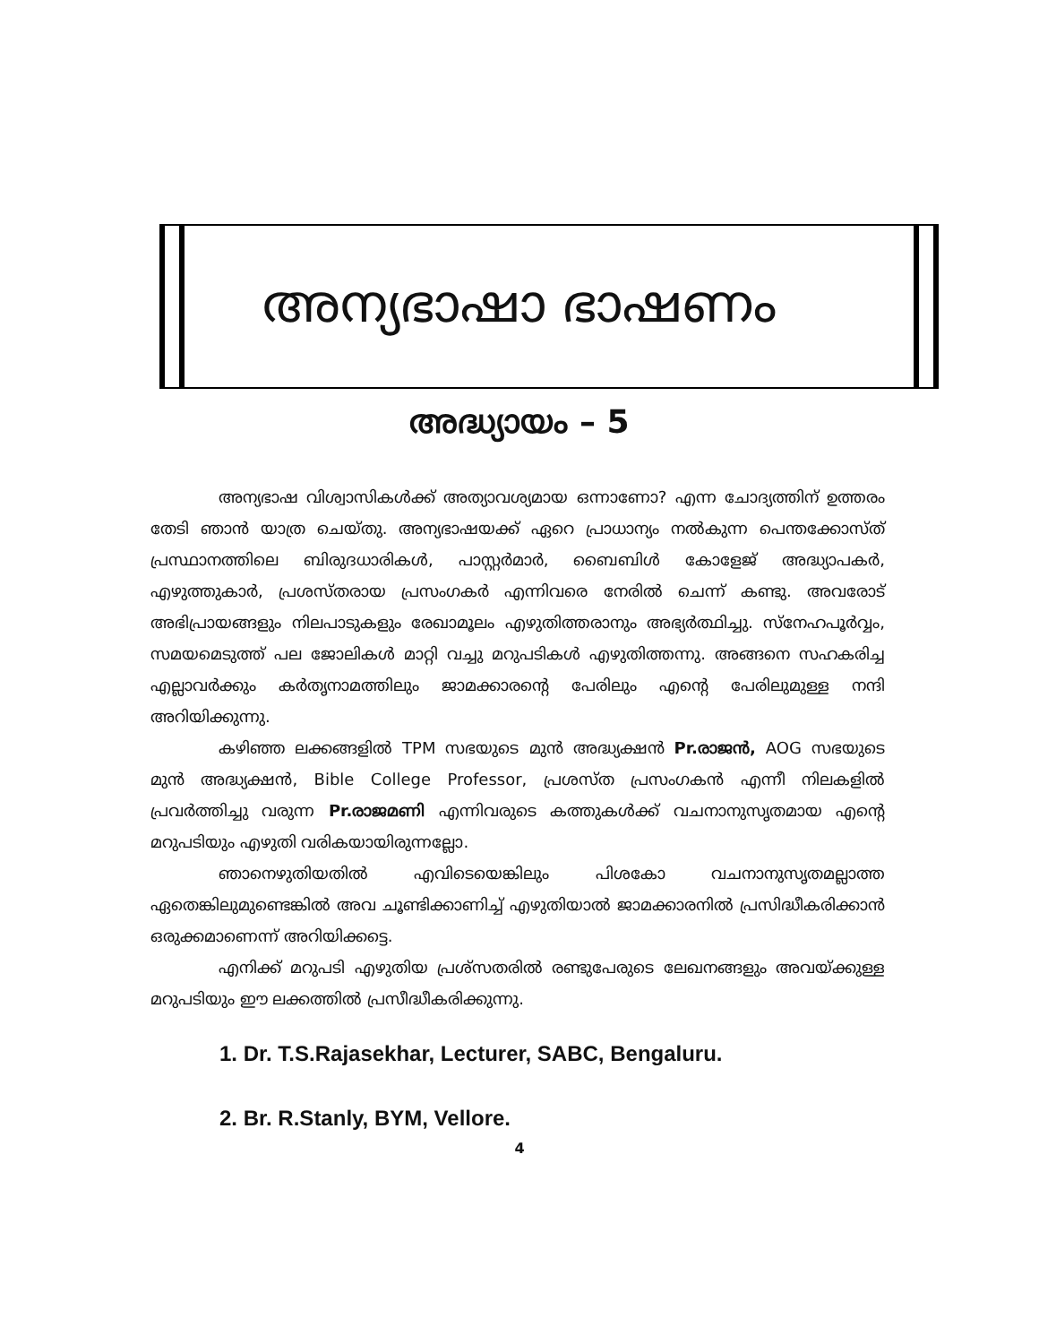അന്യഭാഷാ ഭാഷണം
അദ്ധ്യായം – 5
അന്യഭാഷ വിശ്വാസികൾക്ക് അത്യാവശ്യമായ ഒന്നാണോ? എന്ന ചോദ്യത്തിന് ഉത്തരം തേടി ഞാൻ യാത്ര ചെയ്തു. അന്യഭാഷയക്ക് ഏറെ പ്രാധാന്യം നൽകുന്ന പെന്തക്കോസ്ത് പ്രസ്ഥാനത്തിലെ ബിരുദധാരികൾ, പാസ്റ്റർമാർ, ബൈബിൾ കോളേജ് അദ്ധ്യാപകർ, എഴുത്തുകാർ, പ്രശസ്തരായ പ്രസംഗകർ എന്നിവരെ നേരിൽ ചെന്ന് കണ്ടു. അവരോട് അഭിപ്രായങ്ങളും നിലപാടുകളും രേഖാമൂലം എഴുതിത്തരാനും അഭ്യർത്ഥിച്ചു. സ്നേഹപൂർവ്വം, സമയമെടുത്ത് പല ജോലികൾ മാറ്റി വച്ചു മറുപടികൾ എഴുതിത്തന്നു. അങ്ങനെ സഹകരിച്ച എല്ലാവർക്കും കർതൃനാമത്തിലും ജാമക്കാരന്റെ പേരിലും എന്റെ പേരിലുമുള്ള നന്ദി അറിയിക്കുന്നു.
കഴിഞ്ഞ ലക്കങ്ങളിൽ TPM സഭയുടെ മുൻ അദ്ധ്യക്ഷൻ Pr.രാജൻ, AOG സഭയുടെ മുൻ അദ്ധ്യക്ഷൻ, Bible College Professor, പ്രശസ്ത പ്രസംഗകൻ എന്നീ നിലകളിൽ പ്രവർത്തിച്ചു വരുന്ന Pr.രാജമണി എന്നിവരുടെ കത്തുകൾക്ക് വചനാനുസൃതമായ എന്റെ മറുപടിയും എഴുതി വരികയായിരുന്നല്ലോ.
ഞാനെഴുതിയതിൽ എവിടെയെങ്കിലും പിശകോ വചനാനുസൃതമല്ലാത്ത ഏതെങ്കിലുമുണ്ടെങ്കിൽ അവ ചൂണ്ടിക്കാണിച്ച് എഴുതിയാൽ ജാമക്കാരനിൽ പ്രസിദ്ധീകരിക്കാൻ ഒരുക്കമാണെന്ന് അറിയിക്കട്ടെ.
എനിക്ക് മറുപടി എഴുതിയ പ്രശ്സതരിൽ രണ്ടുപേരുടെ ലേഖനങ്ങളും അവയ്ക്കുള്ള മറുപടിയും ഈ ലക്കത്തിൽ പ്രസീദ്ധീകരിക്കുന്നു.
1. Dr. T.S.Rajasekhar, Lecturer, SABC, Bengaluru.
2. Br. R.Stanly, BYM, Vellore.
4